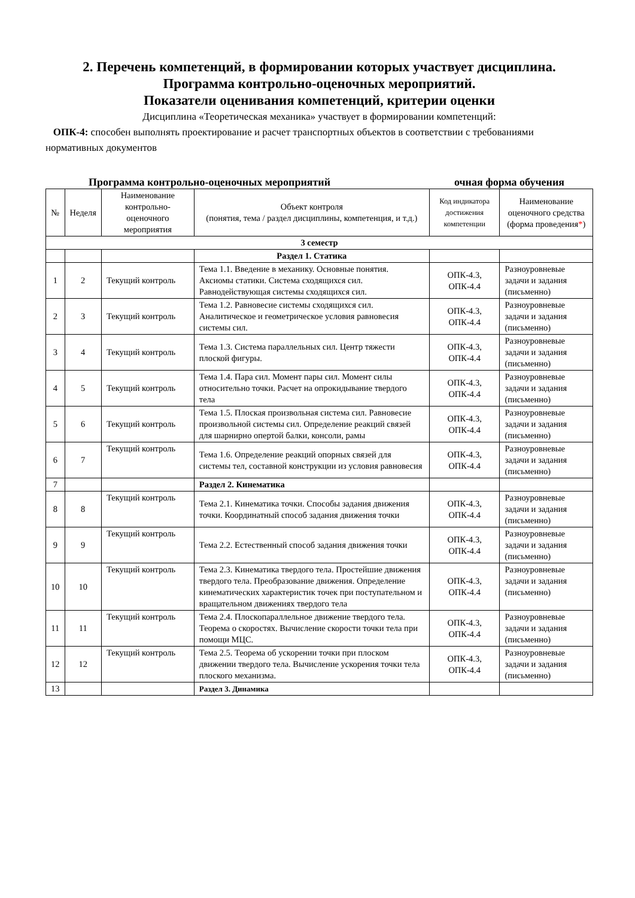2. Перечень компетенций, в формировании которых участвует дисциплина.
Программа контрольно-оценочных мероприятий.
Показатели оценивания компетенций, критерии оценки
Дисциплина «Теоретическая механика» участвует в формировании компетенций:
ОПК-4: способен выполнять проектирование и расчет транспортных объектов в соответствии с требованиями нормативных документов
Программа контрольно-оценочных мероприятий очная форма обучения
| № | Неделя | Наименование контрольно-оценочного мероприятия | Объект контроля (понятия, тема / раздел дисциплины, компетенция, и т.д.) | Код индикатора достижения компетенции | Наименование оценочного средства (форма проведения * ) |
| --- | --- | --- | --- | --- | --- |
| 3 семестр | | | | | |
| | | | Раздел 1. Статика | | |
| 1 | 2 | Текущий контроль | Тема 1.1. Введение в механику. Основные понятия. Аксиомы статики. Система сходящихся сил. Равнодействующая системы сходящихся сил. | ОПК-4.3, ОПК-4.4 | Разноуровневые задачи и задания (письменно) |
| 2 | 3 | Текущий контроль | Тема 1.2. Равновесие системы сходящихся сил. Аналитическое и геометрическое условия равновесия системы сил. | ОПК-4.3, ОПК-4.4 | Разноуровневые задачи и задания (письменно) |
| 3 | 4 | Текущий контроль | Тема 1.3. Система параллельных сил. Центр тяжести плоской фигуры. | ОПК-4.3, ОПК-4.4 | Разноуровневые задачи и задания (письменно) |
| 4 | 5 | Текущий контроль | Тема 1.4. Пара сил. Момент пары сил. Момент силы относительно точки. Расчет на опрокидывание твердого тела | ОПК-4.3, ОПК-4.4 | Разноуровневые задачи и задания (письменно) |
| 5 | 6 | Текущий контроль | Тема 1.5. Плоская произвольная система сил. Равновесие произвольной системы сил. Определение реакций связей для шарнирно опертой балки, консоли, рамы | ОПК-4.3, ОПК-4.4 | Разноуровневые задачи и задания (письменно) |
| 6 | 7 | Текущий контроль | Тема 1.6. Определение реакций опорных связей для системы тел, составной конструкции из условия равновесия | ОПК-4.3, ОПК-4.4 | Разноуровневые задачи и задания (письменно) |
| 7 | | | Раздел 2. Кинематика | | |
| 8 | 8 | Текущий контроль | Тема 2.1. Кинематика точки. Способы задания движения точки. Координатный способ задания движения точки | ОПК-4.3, ОПК-4.4 | Разноуровневые задачи и задания (письменно) |
| 9 | 9 | Текущий контроль | Тема 2.2. Естественный способ задания движения точки | ОПК-4.3, ОПК-4.4 | Разноуровневые задачи и задания (письменно) |
| 10 | 10 | Текущий контроль | Тема 2.3. Кинематика твердого тела. Простейшие движения твердого тела. Преобразование движения. Определение кинематических характеристик точек при поступательном и вращательном движениях твердого тела | ОПК-4.3, ОПК-4.4 | Разноуровневые задачи и задания (письменно) |
| 11 | 11 | Текущий контроль | Тема 2.4. Плоскопараллельное движение твердого тела. Теорема о скоростях. Вычисление скорости точки тела при помощи МЦС. | ОПК-4.3, ОПК-4.4 | Разноуровневые задачи и задания (письменно) |
| 12 | 12 | Текущий контроль | Тема 2.5. Теорема об ускорении точки при плоском движении твердого тела. Вычисление ускорения точки тела плоского механизма. | ОПК-4.3, ОПК-4.4 | Разноуровневые задачи и задания (письменно) |
| 13 | | | Раздел 3. Динамика | | |